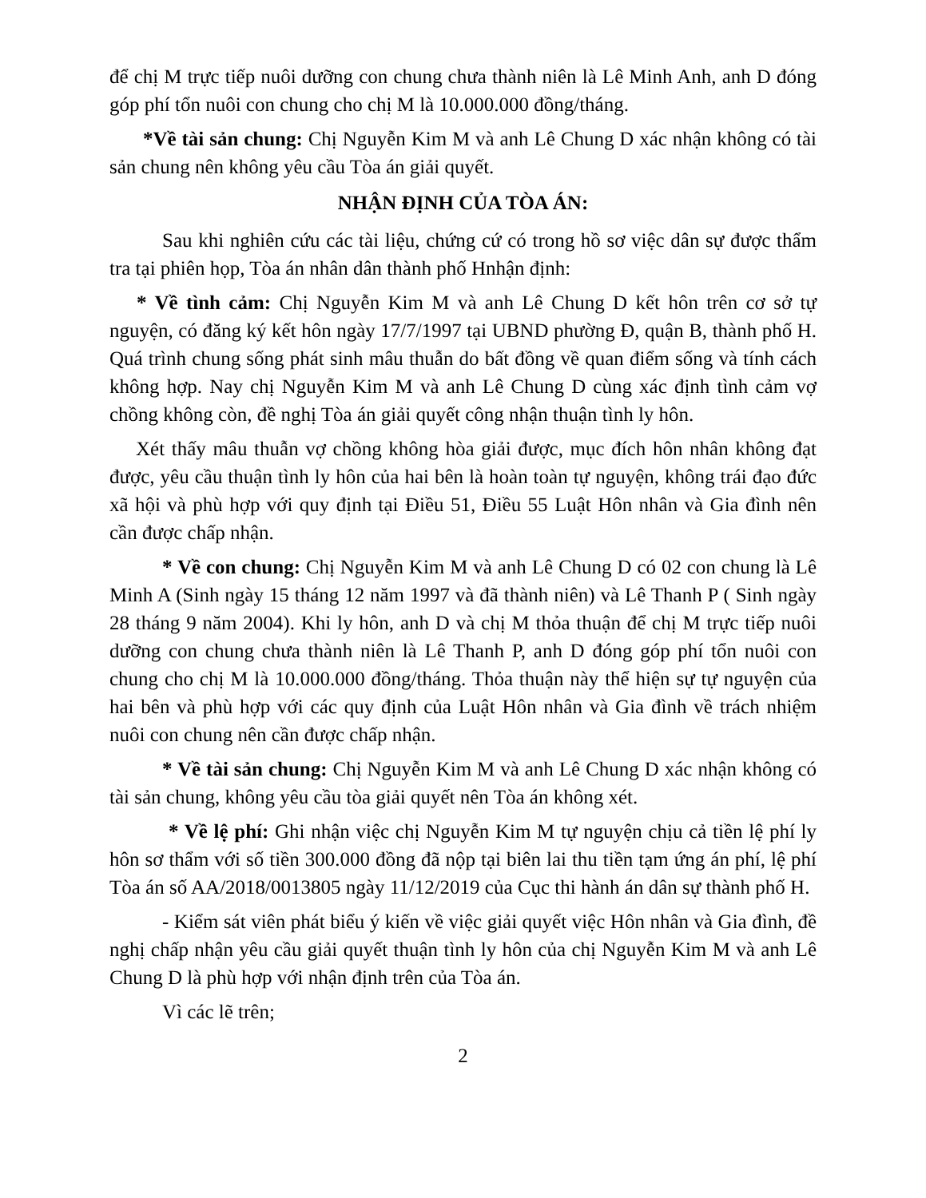để chị M trực tiếp nuôi dưỡng con chung chưa thành niên là Lê Minh Anh, anh D đóng góp phí tổn nuôi con chung cho chị M là 10.000.000 đồng/tháng.
*Về tài sản chung: Chị Nguyễn Kim M và anh Lê Chung D xác nhận không có tài sản chung nên không yêu cầu Tòa án giải quyết.
NHẬN ĐỊNH CỦA TÒA ÁN:
Sau khi nghiên cứu các tài liệu, chứng cứ có trong hồ sơ việc dân sự được thẩm tra tại phiên họp, Tòa án nhân dân thành phố Hnhận định:
* Về tình cảm: Chị Nguyễn Kim M và anh Lê Chung D kết hôn trên cơ sở tự nguyện, có đăng ký kết hôn ngày 17/7/1997 tại UBND phường Đ, quận B, thành phố H. Quá trình chung sống phát sinh mâu thuẫn do bất đồng về quan điểm sống và tính cách không hợp. Nay chị Nguyễn Kim M và anh Lê Chung D cùng xác định tình cảm vợ chồng không còn, đề nghị Tòa án giải quyết công nhận thuận tình ly hôn.
Xét thấy mâu thuẫn vợ chồng không hòa giải được, mục đích hôn nhân không đạt được, yêu cầu thuận tình ly hôn của hai bên là hoàn toàn tự nguyện, không trái đạo đức xã hội và phù hợp với quy định tại Điều 51, Điều 55 Luật Hôn nhân và Gia đình nên cần được chấp nhận.
* Về con chung: Chị Nguyễn Kim M và anh Lê Chung D có 02 con chung là Lê Minh A (Sinh ngày 15 tháng 12 năm 1997 và đã thành niên) và Lê Thanh P ( Sinh ngày 28 tháng 9 năm 2004). Khi ly hôn, anh D và chị M thỏa thuận để chị M trực tiếp nuôi dưỡng con chung chưa thành niên là Lê Thanh P, anh D đóng góp phí tổn nuôi con chung cho chị M là 10.000.000 đồng/tháng. Thỏa thuận này thể hiện sự tự nguyện của hai bên và phù hợp với các quy định của Luật Hôn nhân và Gia đình về trách nhiệm nuôi con chung nên cần được chấp nhận.
* Về tài sản chung: Chị Nguyễn Kim M và anh Lê Chung D xác nhận không có tài sản chung, không yêu cầu tòa giải quyết nên Tòa án không xét.
* Về lệ phí: Ghi nhận việc chị Nguyễn Kim M tự nguyện chịu cả tiền lệ phí ly hôn sơ thẩm với số tiền 300.000 đồng đã nộp tại biên lai thu tiền tạm ứng án phí, lệ phí Tòa án số AA/2018/0013805 ngày 11/12/2019 của Cục thi hành án dân sự thành phố H.
- Kiểm sát viên phát biểu ý kiến về việc giải quyết việc Hôn nhân và Gia đình, đề nghị chấp nhận yêu cầu giải quyết thuận tình ly hôn của chị Nguyễn Kim M và anh Lê Chung D là phù hợp với nhận định trên của Tòa án.
Vì các lẽ trên;
2